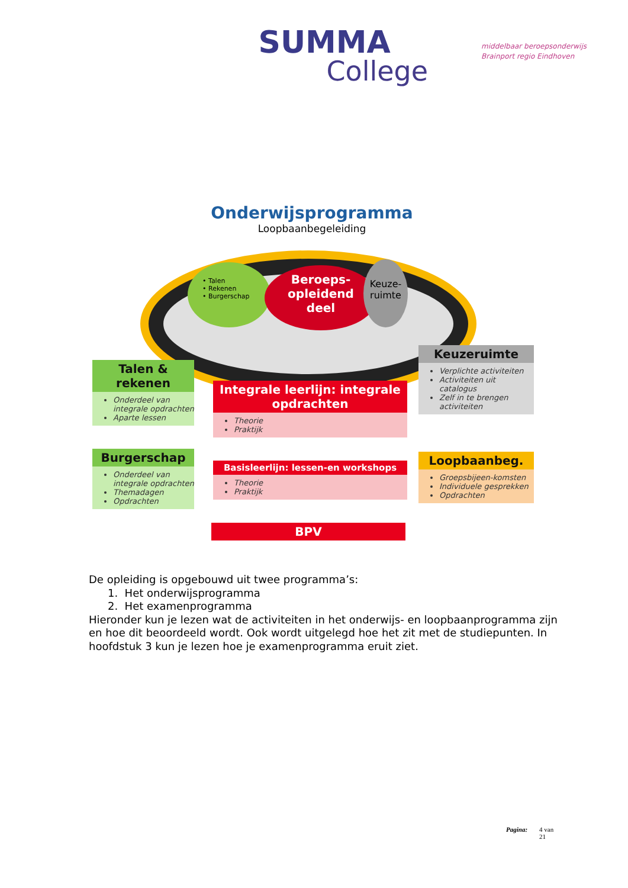SUMMA
College
middelbaar beroepsonderwijs
Brainport regio Eindhoven
Onderwijsprogramma
Loopbaanbegeleiding
• Talen
• Rekenen
• Burgerschap
Beroeps-
opleidend
deel
Keuze-
ruimte
Talen & rekenen
Onderdeel van integrale opdrachten
Aparte lessen
Burgerschap
Onderdeel van integrale opdrachten
Themadagen
Opdrachten
Integrale leerlijn: integrale opdrachten
Theorie
Praktijk
Basisleerlijn: lessen-en workshops
Theorie
Praktijk
BPV
Keuzeruimte
Verplichte activiteiten
Activiteiten uit catalogus
Zelf in te brengen activiteiten
Loopbaanbeg.
Groepsbijeen-komsten
Individuele gesprekken
Opdrachten
De opleiding is opgebouwd uit twee programma’s:
1. Het onderwijsprogramma
2. Het examenprogramma
Hieronder kun je lezen wat de activiteiten in het onderwijs- en loopbaanprogramma zijn en hoe dit beoordeeld wordt. Ook wordt uitgelegd hoe het zit met de studiepunten. In hoofdstuk 3 kun je lezen hoe je examenprogramma eruit ziet.
Pagina: 4 van
21